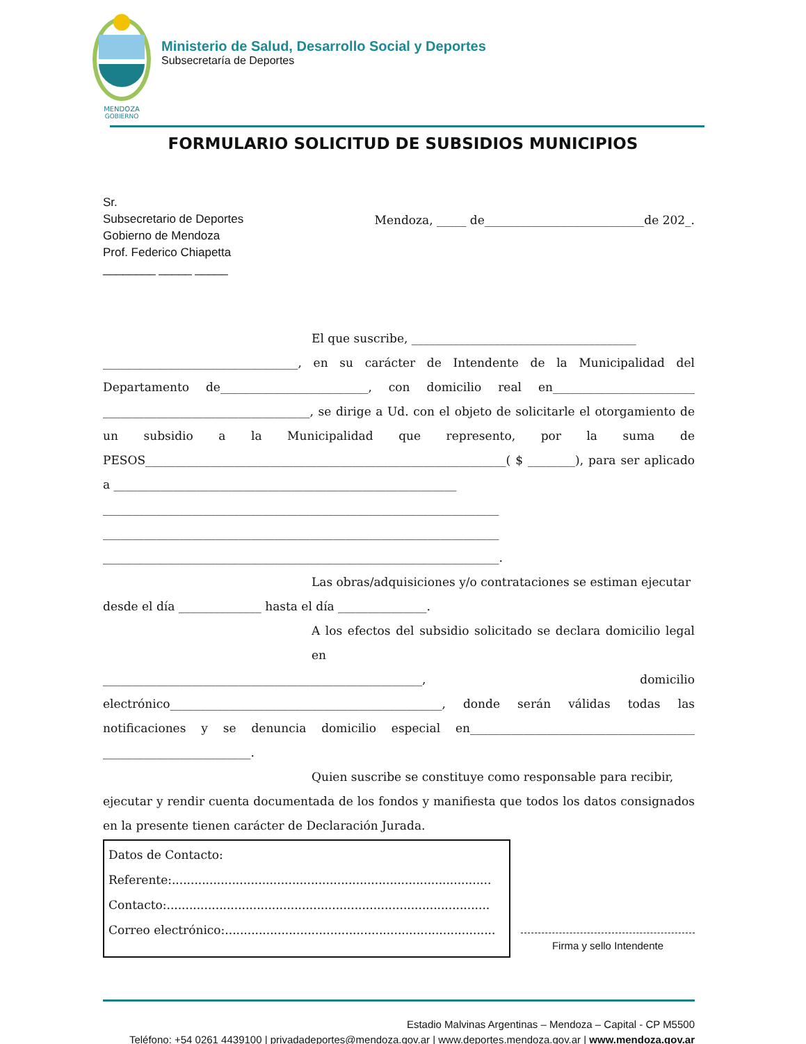MENDOZA
GOBIERNO
Ministerio de Salud, Desarrollo Social y Deportes
Subsecretaría de Deportes
FORMULARIO SOLICITUD DE SUBSIDIOS MUNICIPIOS
Sr.
Subsecretario de Deportes
Gobierno de Mendoza
Prof. Federico Chiapetta
________ _____ _____
Mendoza, _____ de___________________________de 202_.
El que suscribe, ______________________________________
_________________________________, en su carácter de Intendente de la Municipalidad del Departamento de_________________________, con domicilio real en________________________ ___________________________________, se dirige a Ud. con el objeto de solicitarle el otorgamiento de un subsidio a la Municipalidad que represento, por la suma de PESOS_____________________________________________________________( $ ________), para ser aplicado a __________________________________________________________
___________________________________________________________________
___________________________________________________________________
___________________________________________________________________.
Las obras/adquisiciones y/o contrataciones se estiman ejecutar
desde el día ______________ hasta el día _______________.
A los efectos del subsidio solicitado se declara domicilio legal en
______________________________________________________, domicilio electrónico______________________________________________, donde serán válidas todas las notificaciones y se denuncia domicilio especial en______________________________________ _________________________.
Quien suscribe se constituye como responsable para recibir,
ejecutar y rendir cuenta documentada de los fondos y manifiesta que todos los datos consignados en la presente tienen carácter de Declaración Jurada.
Datos de Contacto:
Referente:.....................................................................................
Contacto:......................................................................................
Correo electrónico:........................................................................
Firma y sello Intendente
Estadio Malvinas Argentinas – Mendoza – Capital - CP M5500
Teléfono: +54 0261 4439100 | privadadeportes@mendoza.gov.ar | www.deportes.mendoza.gov.ar | www.mendoza.gov.ar